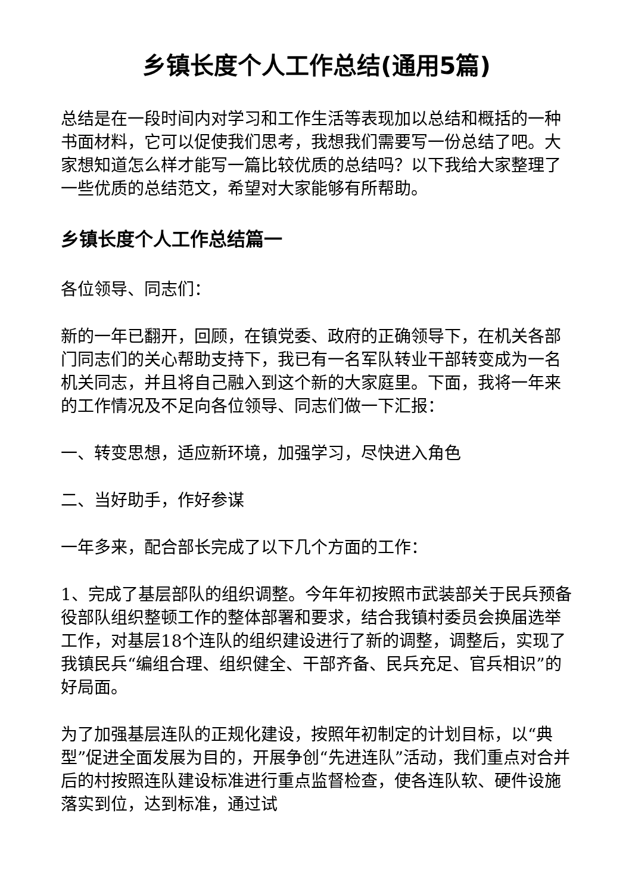乡镇长度个人工作总结(通用5篇)
总结是在一段时间内对学习和工作生活等表现加以总结和概括的一种书面材料，它可以促使我们思考，我想我们需要写一份总结了吧。大家想知道怎么样才能写一篇比较优质的总结吗？以下我给大家整理了一些优质的总结范文，希望对大家能够有所帮助。
乡镇长度个人工作总结篇一
各位领导、同志们：
新的一年已翻开，回顾，在镇党委、政府的正确领导下，在机关各部门同志们的关心帮助支持下，我已有一名军队转业干部转变成为一名机关同志，并且将自己融入到这个新的大家庭里。下面，我将一年来的工作情况及不足向各位领导、同志们做一下汇报：
一、转变思想，适应新环境，加强学习，尽快进入角色
二、当好助手，作好参谋
一年多来，配合部长完成了以下几个方面的工作：
1、完成了基层部队的组织调整。今年年初按照市武装部关于民兵预备役部队组织整顿工作的整体部署和要求，结合我镇村委员会换届选举工作，对基层18个连队的组织建设进行了新的调整，调整后，实现了我镇民兵“编组合理、组织健全、干部齐备、民兵充足、官兵相识”的好局面。
为了加强基层连队的正规化建设，按照年初制定的计划目标，以“典型”促进全面发展为目的，开展争创“先进连队”活动，我们重点对合并后的村按照连队建设标准进行重点监督检查，使各连队软、硬件设施落实到位，达到标准，通过试